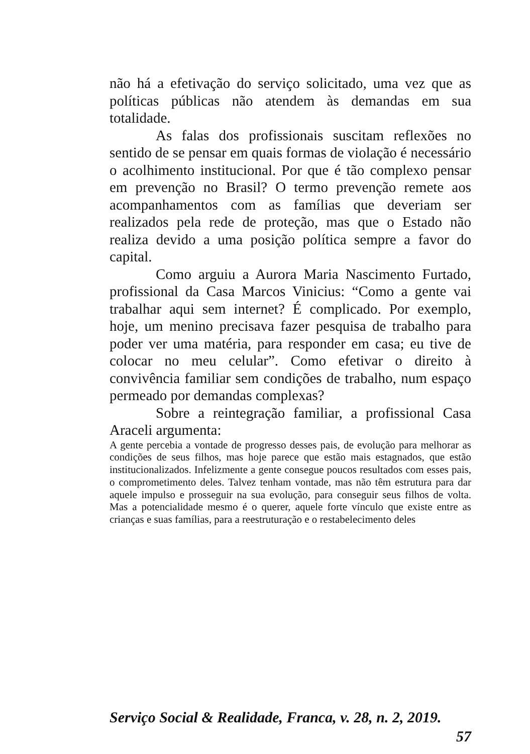não há a efetivação do serviço solicitado, uma vez que as políticas públicas não atendem às demandas em sua totalidade.
As falas dos profissionais suscitam reflexões no sentido de se pensar em quais formas de violação é necessário o acolhimento institucional. Por que é tão complexo pensar em prevenção no Brasil? O termo prevenção remete aos acompanhamentos com as famílias que deveriam ser realizados pela rede de proteção, mas que o Estado não realiza devido a uma posição política sempre a favor do capital.
Como arguiu a Aurora Maria Nascimento Furtado, profissional da Casa Marcos Vinicius: “Como a gente vai trabalhar aqui sem internet? É complicado. Por exemplo, hoje, um menino precisava fazer pesquisa de trabalho para poder ver uma matéria, para responder em casa; eu tive de colocar no meu celular”. Como efetivar o direito à convivência familiar sem condições de trabalho, num espaço permeado por demandas complexas?
Sobre a reintegração familiar, a profissional Casa Araceli argumenta:
A gente percebia a vontade de progresso desses pais, de evolução para melhorar as condições de seus filhos, mas hoje parece que estão mais estagnados, que estão institucionalizados. Infelizmente a gente consegue poucos resultados com esses pais, o comprometimento deles. Talvez tenham vontade, mas não têm estrutura para dar aquele impulso e prosseguir na sua evolução, para conseguir seus filhos de volta. Mas a potencialidade mesmo é o querer, aquele forte vínculo que existe entre as crianças e suas famílias, para a reestruturação e o restabelecimento deles
Serviço Social & Realidade, Franca, v. 28, n. 2, 2019.
57